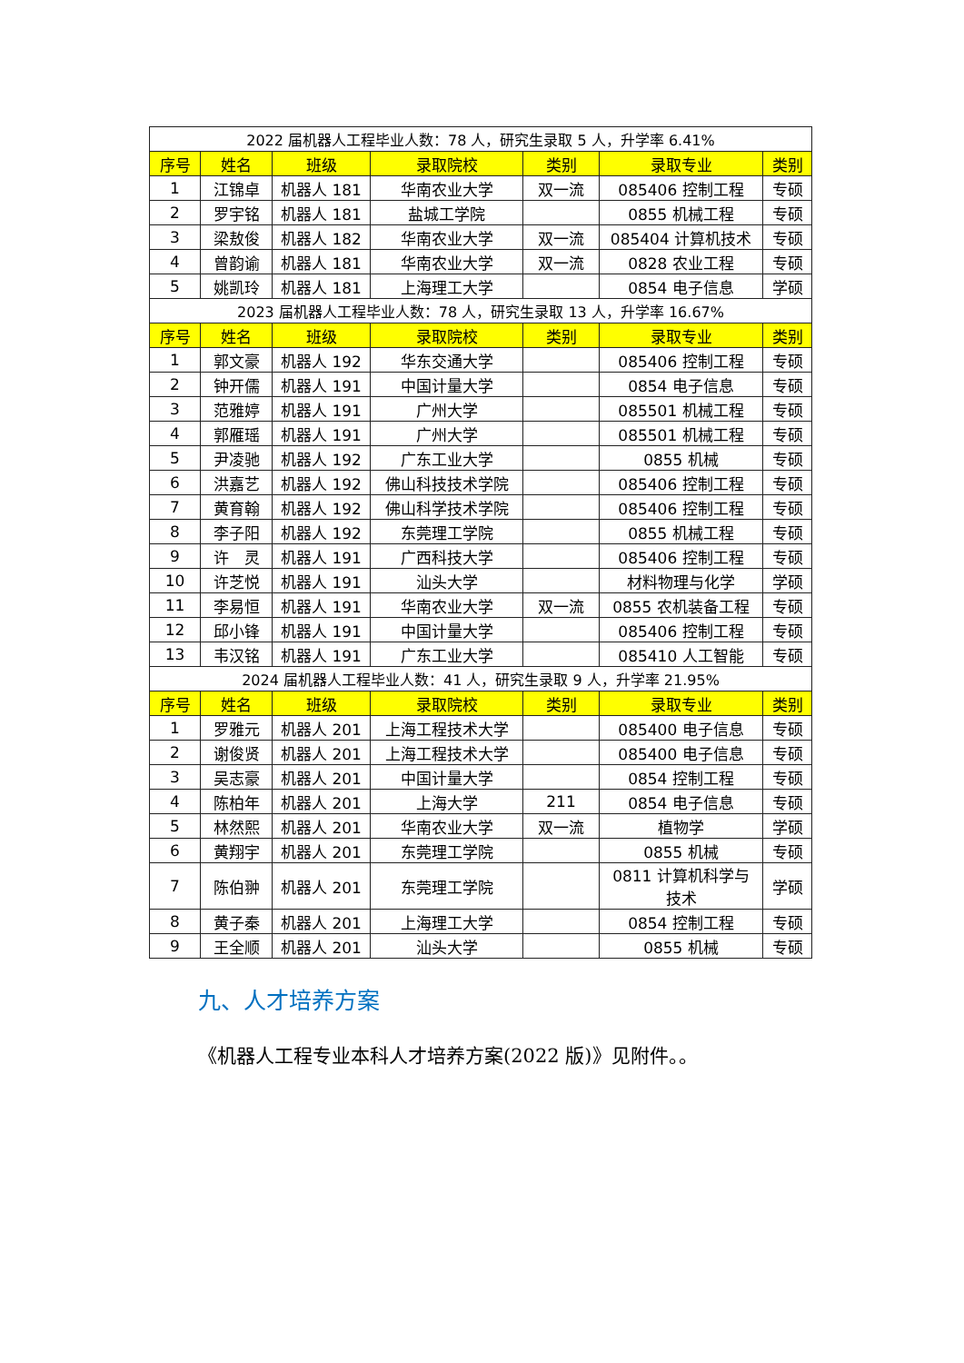| 2022 届机器人工程毕业人数：78 人，研究生录取 5 人，升学率 6.41% | | | | | | |
| 序号 | 姓名 | 班级 | 录取院校 | 类别 | 录取专业 | 类别 |
| 1 | 江锦卓 | 机器人 181 | 华南农业大学 | 双一流 | 085406 控制工程 | 专硕 |
| 2 | 罗宇铭 | 机器人 181 | 盐城工学院 | | 0855 机械工程 | 专硕 |
| 3 | 梁敖俊 | 机器人 182 | 华南农业大学 | 双一流 | 085404 计算机技术 | 专硕 |
| 4 | 曾韵谕 | 机器人 181 | 华南农业大学 | 双一流 | 0828 农业工程 | 专硕 |
| 5 | 姚凯玲 | 机器人 181 | 上海理工大学 | | 0854 电子信息 | 学硕 |
| 2023 届机器人工程毕业人数：78 人，研究生录取 13 人，升学率 16.67% | | | | | | |
| 序号 | 姓名 | 班级 | 录取院校 | 类别 | 录取专业 | 类别 |
| 1 | 郭文豪 | 机器人 192 | 华东交通大学 | | 085406 控制工程 | 专硕 |
| 2 | 钟开儒 | 机器人 191 | 中国计量大学 | | 0854 电子信息 | 专硕 |
| 3 | 范雅婷 | 机器人 191 | 广州大学 | | 085501 机械工程 | 专硕 |
| 4 | 郭雁瑶 | 机器人 191 | 广州大学 | | 085501 机械工程 | 专硕 |
| 5 | 尹凌驰 | 机器人 192 | 广东工业大学 | | 0855 机械 | 专硕 |
| 6 | 洪嘉艺 | 机器人 192 | 佛山科技技术学院 | | 085406 控制工程 | 专硕 |
| 7 | 黄育翰 | 机器人 192 | 佛山科学技术学院 | | 085406 控制工程 | 专硕 |
| 8 | 李子阳 | 机器人 192 | 东莞理工学院 | | 0855 机械工程 | 专硕 |
| 9 | 许 灵 | 机器人 191 | 广西科技大学 | | 085406 控制工程 | 专硕 |
| 10 | 许芝悦 | 机器人 191 | 汕头大学 | | 材料物理与化学 | 学硕 |
| 11 | 李易恒 | 机器人 191 | 华南农业大学 | 双一流 | 0855 农机装备工程 | 专硕 |
| 12 | 邱小锋 | 机器人 191 | 中国计量大学 | | 085406 控制工程 | 专硕 |
| 13 | 韦汉铭 | 机器人 191 | 广东工业大学 | | 085410 人工智能 | 专硕 |
| 2024 届机器人工程毕业人数：41 人，研究生录取 9 人，升学率 21.95% | | | | | | |
| 序号 | 姓名 | 班级 | 录取院校 | 类别 | 录取专业 | 类别 |
| 1 | 罗雅元 | 机器人 201 | 上海工程技术大学 | | 085400 电子信息 | 专硕 |
| 2 | 谢俊贤 | 机器人 201 | 上海工程技术大学 | | 085400 电子信息 | 专硕 |
| 3 | 吴志豪 | 机器人 201 | 中国计量大学 | | 0854 控制工程 | 专硕 |
| 4 | 陈柏年 | 机器人 201 | 上海大学 | 211 | 0854 电子信息 | 专硕 |
| 5 | 林然熙 | 机器人 201 | 华南农业大学 | 双一流 | 植物学 | 学硕 |
| 6 | 黄翔宇 | 机器人 201 | 东莞理工学院 | | 0855 机械 | 专硕 |
| 7 | 陈伯翀 | 机器人 201 | 东莞理工学院 | | 0811 计算机科学与 技术 | 学硕 |
| 8 | 黄子秦 | 机器人 201 | 上海理工大学 | | 0854 控制工程 | 专硕 |
| 9 | 王全顺 | 机器人 201 | 汕头大学 | | 0855 机械 | 专硕 |
九、人才培养方案
《机器人工程专业本科人才培养方案(2022 版)》见附件。。